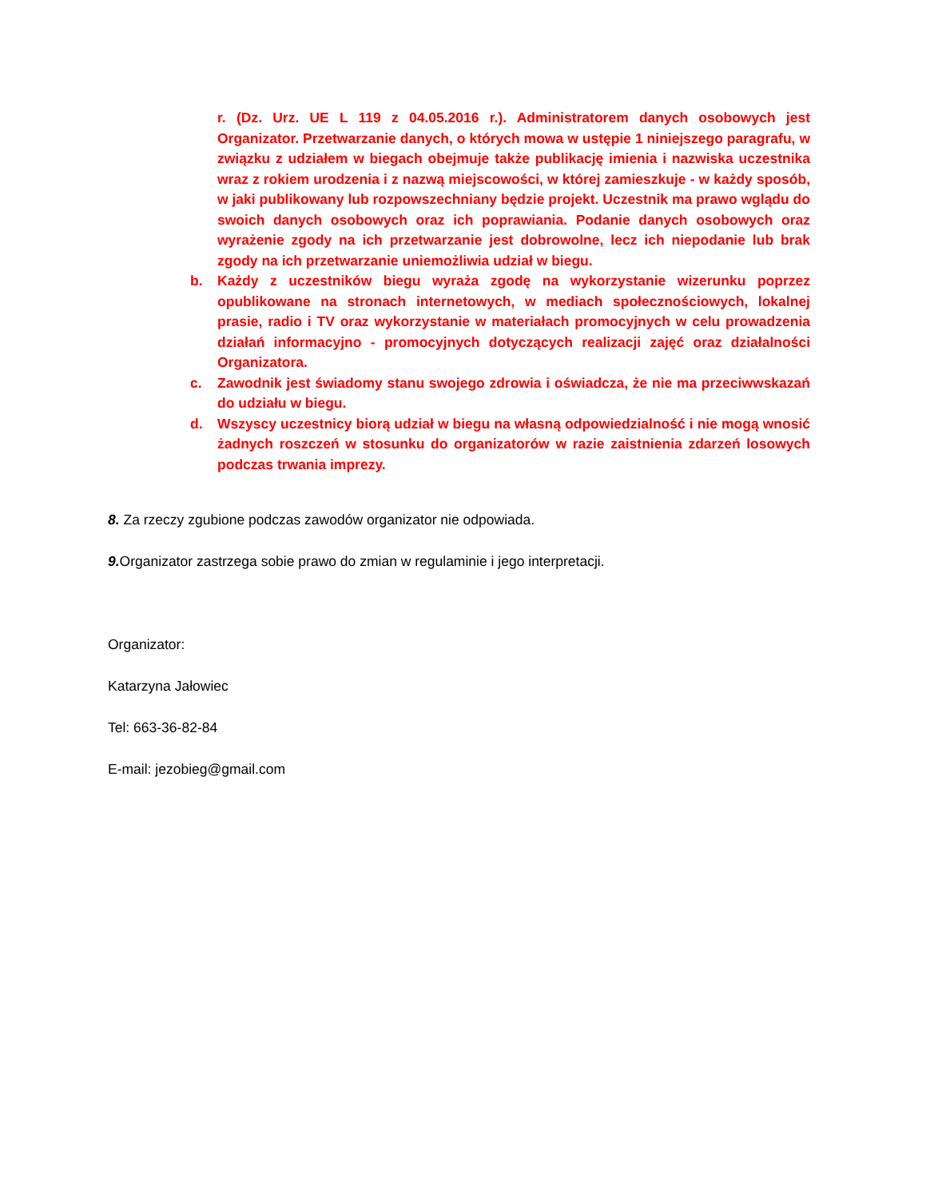r. (Dz. Urz. UE L 119 z 04.05.2016 r.). Administratorem danych osobowych jest Organizator. Przetwarzanie danych, o których mowa w ustępie 1 niniejszego paragrafu, w związku z udziałem w biegach obejmuje także publikację imienia i nazwiska uczestnika wraz z rokiem urodzenia i z nazwą miejscowości, w której zamieszkuje - w każdy sposób, w jaki publikowany lub rozpowszechniany będzie projekt. Uczestnik ma prawo wglądu do swoich danych osobowych oraz ich poprawiania. Podanie danych osobowych oraz wyrażenie zgody na ich przetwarzanie jest dobrowolne, lecz ich niepodanie lub brak zgody na ich przetwarzanie uniemożliwia udział w biegu.
b. Każdy z uczestników biegu wyraża zgodę na wykorzystanie wizerunku poprzez opublikowane na stronach internetowych, w mediach społecznościowych, lokalnej prasie, radio i TV oraz wykorzystanie w materiałach promocyjnych w celu prowadzenia działań informacyjno - promocyjnych dotyczących realizacji zajęć oraz działalności Organizatora.
c. Zawodnik jest świadomy stanu swojego zdrowia i oświadcza, że nie ma przeciwwskazań do udziału w biegu.
d. Wszyscy uczestnicy biorą udział w biegu na własną odpowiedzialność i nie mogą wnosić żadnych roszczeń w stosunku do organizatorów w razie zaistnienia zdarzeń losowych podczas trwania imprezy.
8. Za rzeczy zgubione podczas zawodów organizator nie odpowiada.
9. Organizator zastrzega sobie prawo do zmian w regulaminie i jego interpretacji.
Organizator:
Katarzyna Jałowiec
Tel: 663-36-82-84
E-mail: jezobieg@gmail.com